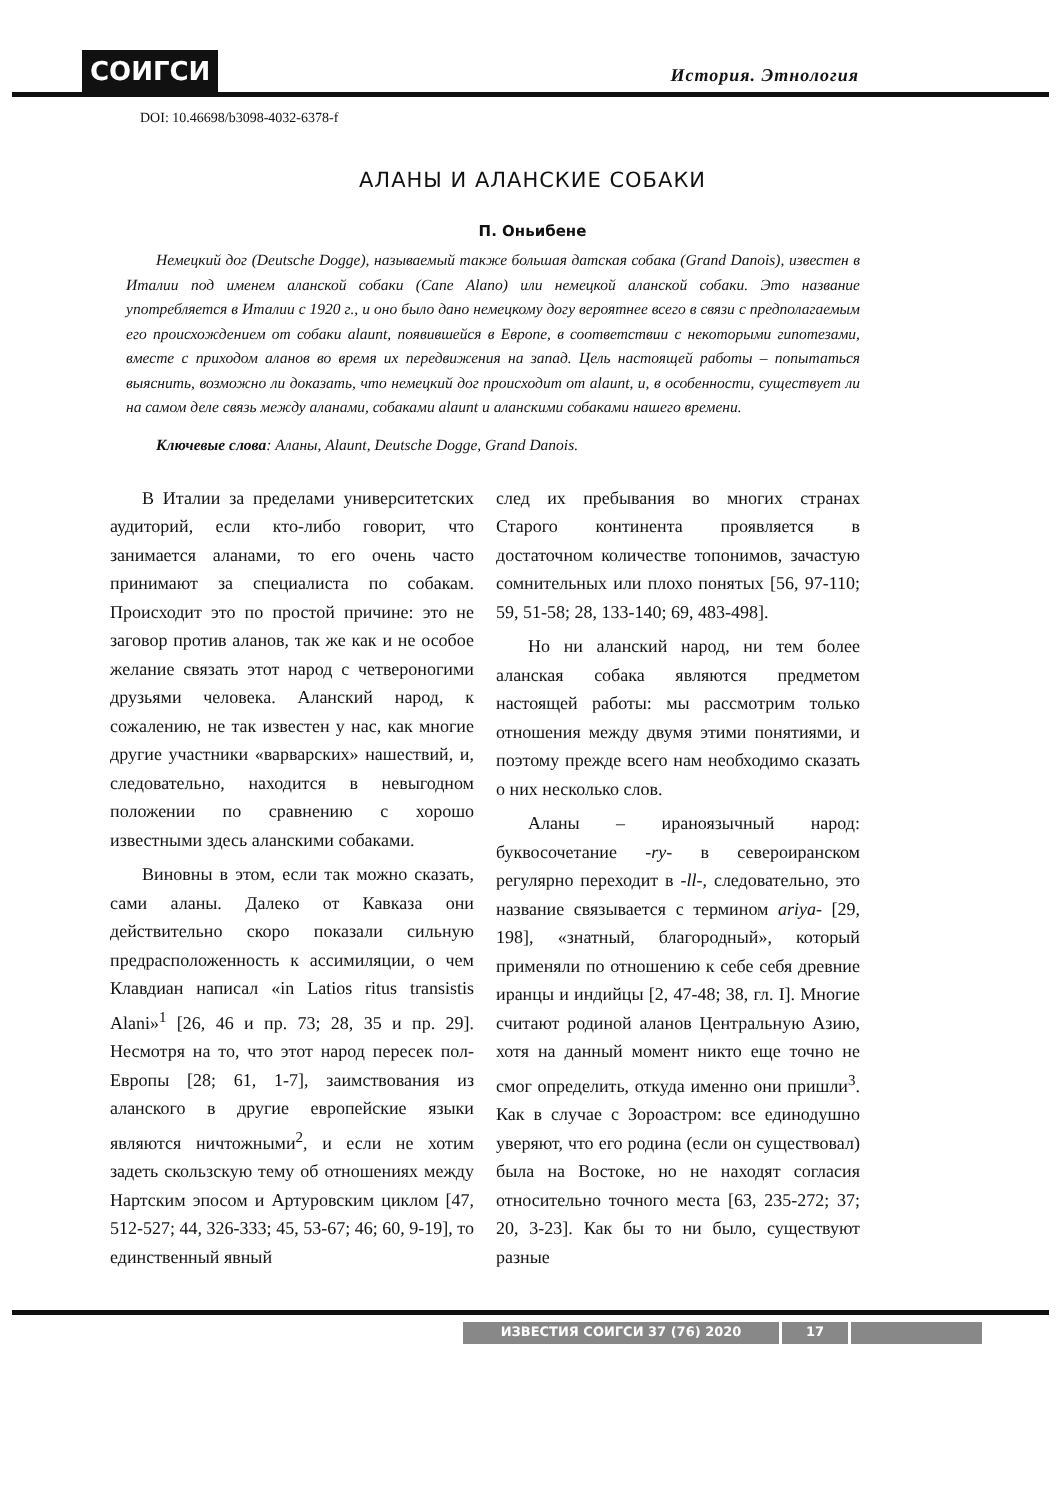СОИГСИ История. Этнология
DOI: 10.46698/b3098-4032-6378-f
АЛАНЫ И АЛАНСКИЕ СОБАКИ
П. Оньибене
Немецкий дог (Deutsche Dogge), называемый также большая датская собака (Grand Danois), известен в Италии под именем аланской собаки (Cane Alano) или немецкой аланской собаки. Это название употребляется в Италии с 1920 г., и оно было дано немецкому догу вероятнее всего в связи с предполагаемым его происхождением от собаки alaunt, появившейся в Европе, в соответствии с некоторыми гипотезами, вместе с приходом аланов во время их передвижения на запад. Цель настоящей работы – попытаться выяснить, возможно ли доказать, что немецкий дог происходит от alaunt, и, в особенности, существует ли на самом деле связь между аланами, собаками alaunt и аланскими собаками нашего времени.
Ключевые слова: Аланы, Alaunt, Deutsche Dogge, Grand Danois.
В Италии за пределами университетских аудиторий, если кто-либо говорит, что занимается аланами, то его очень часто принимают за специалиста по собакам. Происходит это по простой причине: это не заговор против аланов, так же как и не особое желание связать этот народ с четвероногими друзьями человека. Аланский народ, к сожалению, не так известен у нас, как многие другие участники «варварских» нашествий, и, следовательно, находится в невыгодном положении по сравнению с хорошо известными здесь аланскими собаками.
Виновны в этом, если так можно сказать, сами аланы. Далеко от Кавказа они действительно скоро показали сильную предрасположенность к ассимиляции, о чем Клавдиан написал «in Latios ritus transistis Alani»<sup>1</sup> [26, 46 и пр. 73; 28, 35 и пр. 29]. Несмотря на то, что этот народ пересек пол-Европы [28; 61, 1-7], заимствования из аланского в другие европейские языки являются ничтожными<sup>2</sup>, и если не хотим задеть скользскую тему об отношениях между Нартским эпосом и Артуровским циклом [47, 512-527; 44, 326-333; 45, 53-67; 46; 60, 9-19], то единственный явный
след их пребывания во многих странах Старого континента проявляется в достаточном количестве топонимов, зачастую сомнительных или плохо понятых [56, 97-110; 59, 51-58; 28, 133-140; 69, 483-498].
Но ни аланский народ, ни тем более аланская собака являются предметом настоящей работы: мы рассмотрим только отношения между двумя этими понятиями, и поэтому прежде всего нам необходимо сказать о них несколько слов.
Аланы – ираноязычный народ: буквосочетание -ry- в североиранском регулярно переходит в -ll-, следовательно, это название связывается с термином ariya- [29, 198], «знатный, благородный», который применяли по отношению к себе себя древние иранцы и индийцы [2, 47-48; 38, гл. I]. Многие считают родиной аланов Центральную Азию, хотя на данный момент никто еще точно не смог определить, откуда именно они пришли<sup>3</sup>. Как в случае с Зороастром: все единодушно уверяют, что его родина (если он существовал) была на Востоке, но не находят согласия относительно точного места [63, 235-272; 37; 20, 3-23]. Как бы то ни было, существуют разные
ИЗВЕСТИЯ СОИГСИ 37 (76) 2020 17